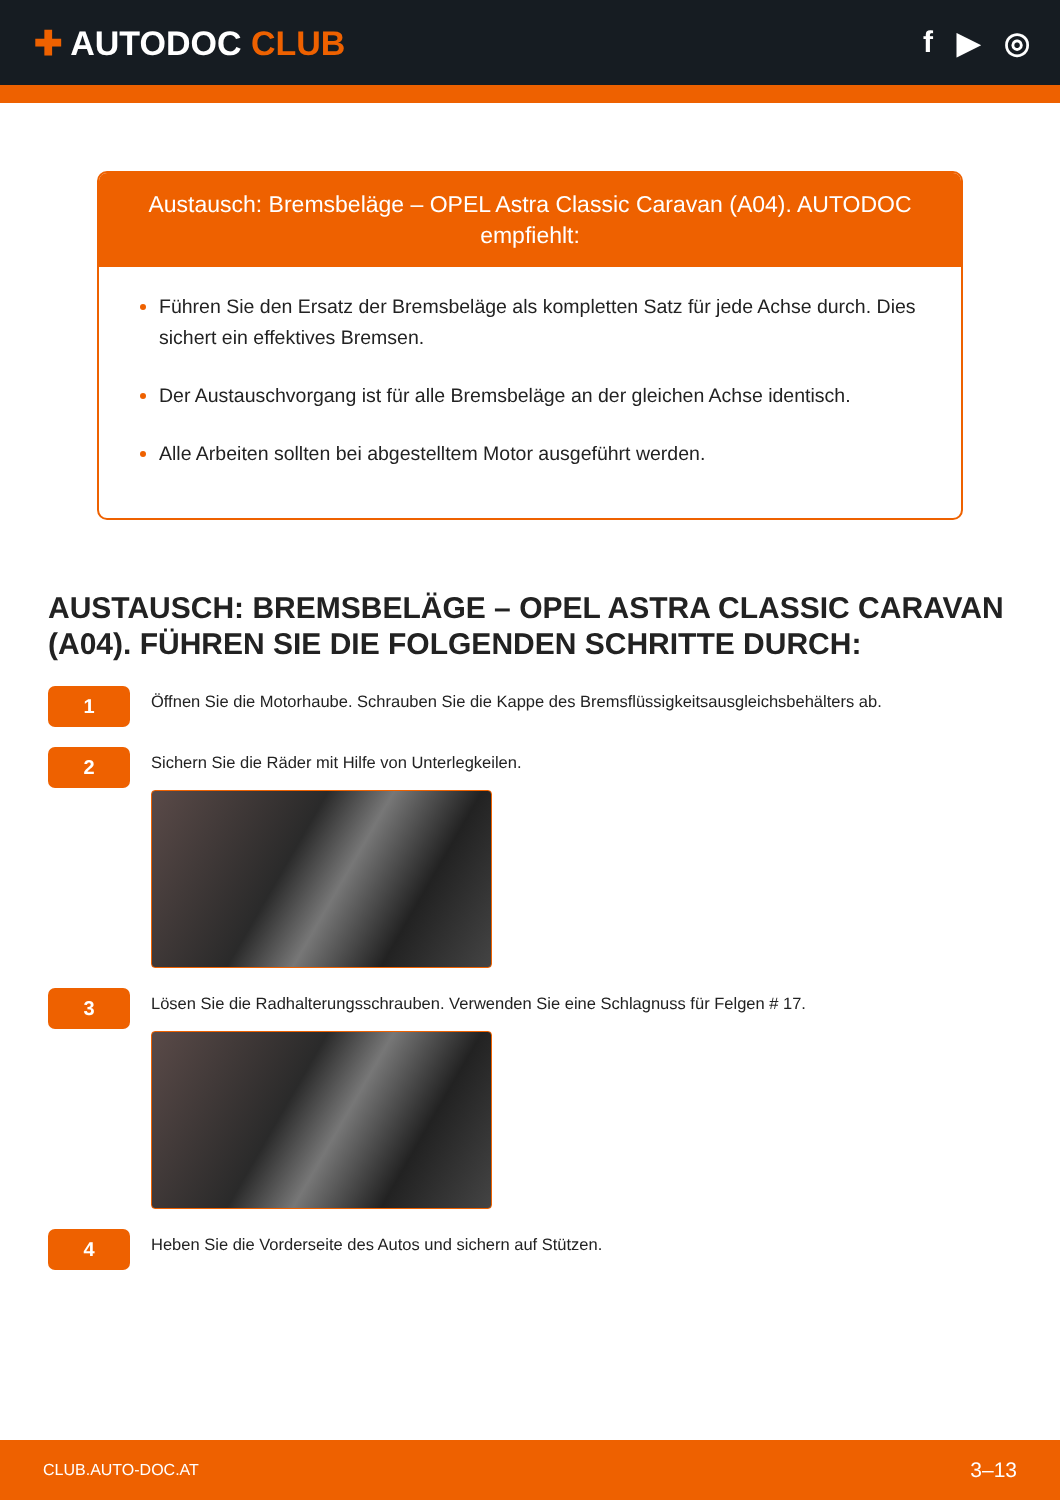✚ AUTODOC CLUB f ▶ ◎
Austausch: Bremsbeläge – OPEL Astra Classic Caravan (A04). AUTODOC empfiehlt:
Führen Sie den Ersatz der Bremsbeläge als kompletten Satz für jede Achse durch. Dies sichert ein effektives Bremsen.
Der Austauschvorgang ist für alle Bremsbeläge an der gleichen Achse identisch.
Alle Arbeiten sollten bei abgestelltem Motor ausgeführt werden.
AUSTAUSCH: BREMSBELÄGE – OPEL ASTRA CLASSIC CARAVAN (A04). FÜHREN SIE DIE FOLGENDEN SCHRITTE DURCH:
1
Öffnen Sie die Motorhaube. Schrauben Sie die Kappe des Bremsflüssigkeitsausgleichsbehälters ab.
2
Sichern Sie die Räder mit Hilfe von Unterlegkeilen.
3
Lösen Sie die Radhalterungsschrauben. Verwenden Sie eine Schlagnuss für Felgen # 17.
4
Heben Sie die Vorderseite des Autos und sichern auf Stützen.
CLUB.AUTO-DOC.AT 3–13